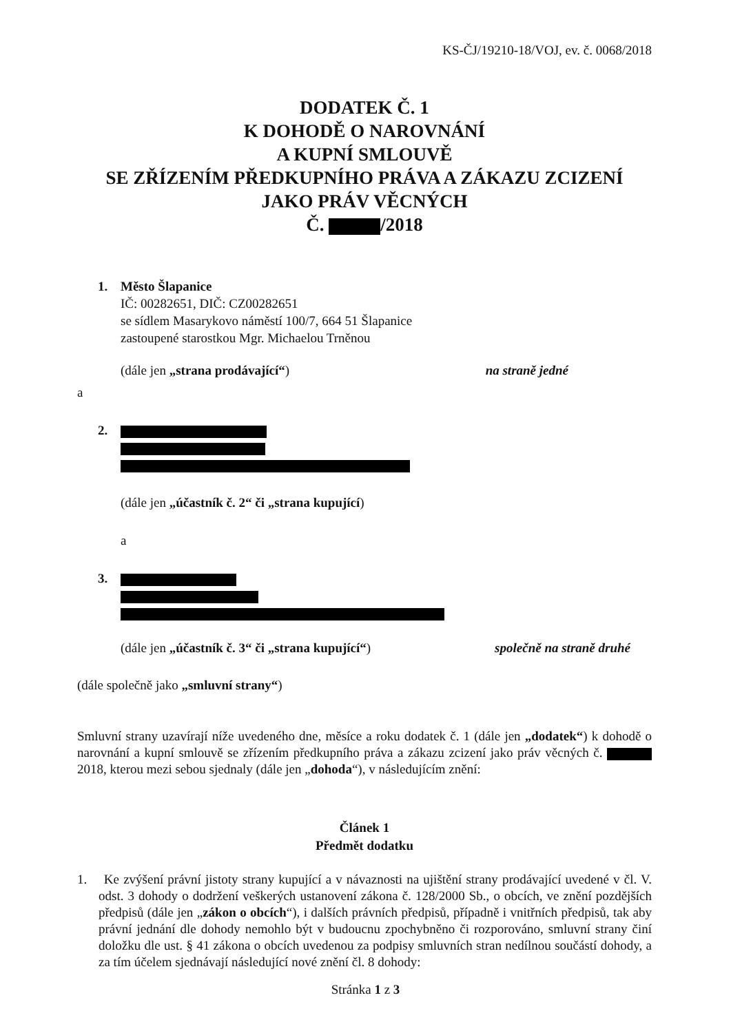KS-ČJ/19210-18/VOJ, ev. č. 0068/2018
DODATEK Č. 1
K DOHODĚ O NAROVNÁNÍ
A KUPNÍ SMLOUVĚ
SE ZŘÍZENÍM PŘEDKUPNÍHO PRÁVA A ZÁKAZU ZCIZENÍ
JAKO PRÁV VĚCNÝCH
Č. /2018
1. Město Šlapanice
IČ: 00282651, DIČ: CZ00282651
se sídlem Masarykovo náměstí 100/7, 664 51 Šlapanice
zastoupené starostkou Mgr. Michaelou Trněnou
(dále jen „strana prodávající“) na straně jedné
a
2.
(dále jen „účastník č. 2“ či „strana kupující)
a
3.
(dále jen „účastník č. 3“ či „strana kupující“) společně na straně druhé
(dále společně jako „smluvní strany“)
Smluvní strany uzavírají níže uvedeného dne, měsíce a roku dodatek č. 1 (dále jen „dodatek“) k dohodě o narovnání a kupní smlouvě se zřízením předkupního práva a zákazu zcizení jako práv věcných č. 2018, kterou mezi sebou sjednaly (dále jen „dohoda“), v následujícím znění:
Článek 1
Předmět dodatku
1. Ke zvýšení právní jistoty strany kupující a v návaznosti na ujištění strany prodávající uvedené v čl. V. odst. 3 dohody o dodržení veškerých ustanovení zákona č. 128/2000 Sb., o obcích, ve znění pozdějších předpisů (dále jen „zákon o obcích“), i dalších právních předpisů, případně i vnitřních předpisů, tak aby právní jednání dle dohody nemohlo být v budoucnu zpochybněno či rozporováno, smluvní strany činí doložku dle ust. § 41 zákona o obcích uvedenou za podpisy smluvních stran nedílnou součástí dohody, a za tím účelem sjednávají následující nové znění čl. 8 dohody:
Stránka 1 z 3